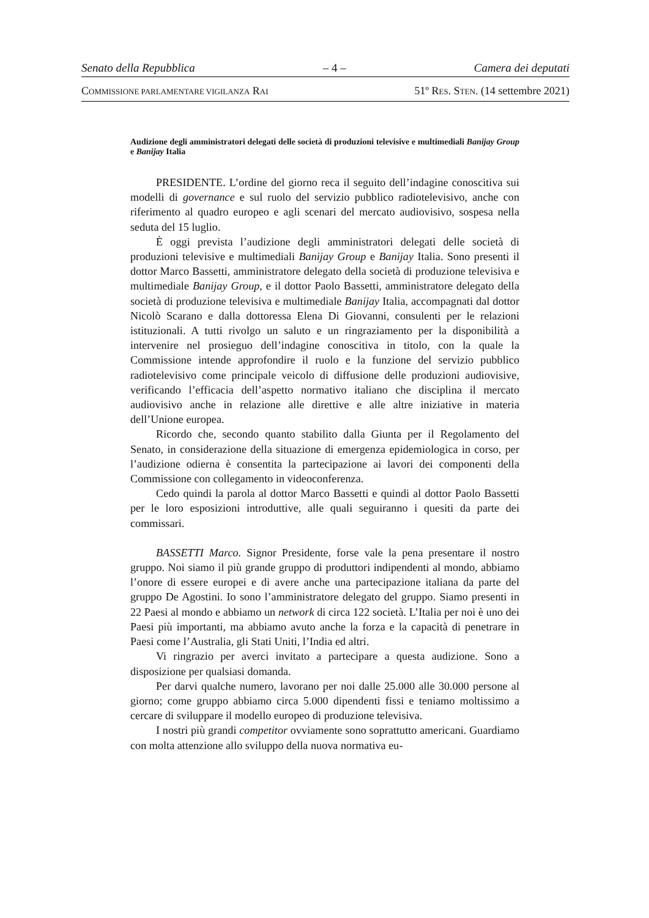Senato della Repubblica – 4 – Camera dei deputati
COMMISSIONE PARLAMENTARE VIGILANZA RAI 51º RES. STEN. (14 settembre 2021)
Audizione degli amministratori delegati delle società di produzioni televisive e multimediali Banijay Group e Banijay Italia
PRESIDENTE. L’ordine del giorno reca il seguito dell’indagine conoscitiva sui modelli di governance e sul ruolo del servizio pubblico radiotelevisivo, anche con riferimento al quadro europeo e agli scenari del mercato audiovisivo, sospesa nella seduta del 15 luglio.
È oggi prevista l’audizione degli amministratori delegati delle società di produzioni televisive e multimediali Banijay Group e Banijay Italia. Sono presenti il dottor Marco Bassetti, amministratore delegato della società di produzione televisiva e multimediale Banijay Group, e il dottor Paolo Bassetti, amministratore delegato della società di produzione televisiva e multimediale Banijay Italia, accompagnati dal dottor Nicolò Scarano e dalla dottoressa Elena Di Giovanni, consulenti per le relazioni istituzionali. A tutti rivolgo un saluto e un ringraziamento per la disponibilità a intervenire nel prosieguo dell’indagine conoscitiva in titolo, con la quale la Commissione intende approfondire il ruolo e la funzione del servizio pubblico radiotelevisivo come principale veicolo di diffusione delle produzioni audiovisive, verificando l’efficacia dell’aspetto normativo italiano che disciplina il mercato audiovisivo anche in relazione alle direttive e alle altre iniziative in materia dell’Unione europea.
Ricordo che, secondo quanto stabilito dalla Giunta per il Regolamento del Senato, in considerazione della situazione di emergenza epidemiologica in corso, per l’audizione odierna è consentita la partecipazione ai lavori dei componenti della Commissione con collegamento in videoconferenza.
Cedo quindi la parola al dottor Marco Bassetti e quindi al dottor Paolo Bassetti per le loro esposizioni introduttive, alle quali seguiranno i quesiti da parte dei commissari.
BASSETTI Marco. Signor Presidente, forse vale la pena presentare il nostro gruppo. Noi siamo il più grande gruppo di produttori indipendenti al mondo, abbiamo l’onore di essere europei e di avere anche una partecipazione italiana da parte del gruppo De Agostini. Io sono l’amministratore delegato del gruppo. Siamo presenti in 22 Paesi al mondo e abbiamo un network di circa 122 società. L’Italia per noi è uno dei Paesi più importanti, ma abbiamo avuto anche la forza e la capacità di penetrare in Paesi come l’Australia, gli Stati Uniti, l’India ed altri.
Vi ringrazio per averci invitato a partecipare a questa audizione. Sono a disposizione per qualsiasi domanda.
Per darvi qualche numero, lavorano per noi dalle 25.000 alle 30.000 persone al giorno; come gruppo abbiamo circa 5.000 dipendenti fissi e teniamo moltissimo a cercare di sviluppare il modello europeo di produzione televisiva.
I nostri più grandi competitor ovviamente sono soprattutto americani. Guardiamo con molta attenzione allo sviluppo della nuova normativa eu-